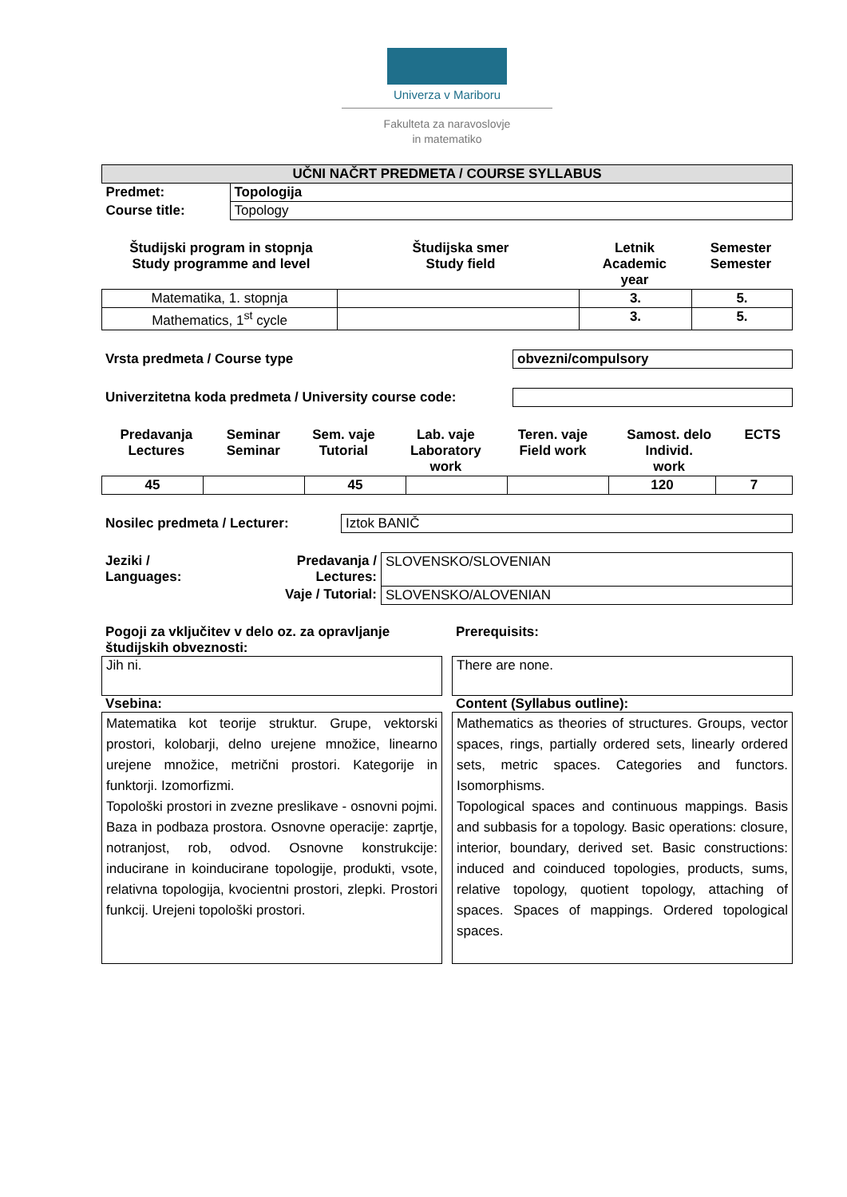Univerza v Mariboru
Fakulteta za naravoslovje
in matematiko
| UČNI NAČRT PREDMETA / COURSE SYLLABUS | |
| Predmet: | Topologija |
| Course title: | Topology |
| Študijski program in stopnja Study programme and level | Študijska smer Study field | Letnik Academic year | Semester Semester |
| --- | --- | --- | --- |
| Matematika, 1. stopnja | | 3. | 5. |
| Mathematics, 1<sup>st</sup> cycle | | 3. | 5. |
Vrsta predmeta / Course type obvezni/compulsory
Univerzitetna koda predmeta / University course code:
| Predavanja Lectures | Seminar Seminar | Sem. vaje Tutorial | Lab. vaje Laboratory work | Teren. vaje Field work | Samost. delo Individ. work | ECTS |
| --- | --- | --- | --- | --- | --- | --- |
| 45 | | 45 | | | 120 | 7 |
Nosilec predmeta / Lecturer: Iztok BANIČ
| Jeziki / Languages: | Predavanja / Lectures: | SLOVENSKO/SLOVENIAN |
| | Vaje / Tutorial: | SLOVENSKO/ALOVENIAN |
Pogoji za vključitev v delo oz. za opravljanje študijskih obveznosti:
Jih ni.
Vsebina:
Matematika kot teorije struktur. Grupe, vektorski prostori, kolobarji, delno urejene množice, linearno urejene množice, metrični prostori. Kategorije in funktorji. Izomorfizmi.
Topološki prostori in zvezne preslikave - osnovni pojmi. Baza in podbaza prostora. Osnovne operacije: zaprtje, notranjost, rob, odvod. Osnovne konstrukcije: inducirane in koinducirane topologije, produkti, vsote, relativna topologija, kvocientni prostori, zlepki. Prostori funkcij. Urejeni topološki prostori.
Prerequisits:
There are none.
Content (Syllabus outline):
Mathematics as theories of structures. Groups, vector spaces, rings, partially ordered sets, linearly ordered sets, metric spaces. Categories and functors. Isomorphisms.
Topological spaces and continuous mappings. Basis and subbasis for a topology. Basic operations: closure, interior, boundary, derived set. Basic constructions: induced and coinduced topologies, products, sums, relative topology, quotient topology, attaching of spaces. Spaces of mappings. Ordered topological spaces.